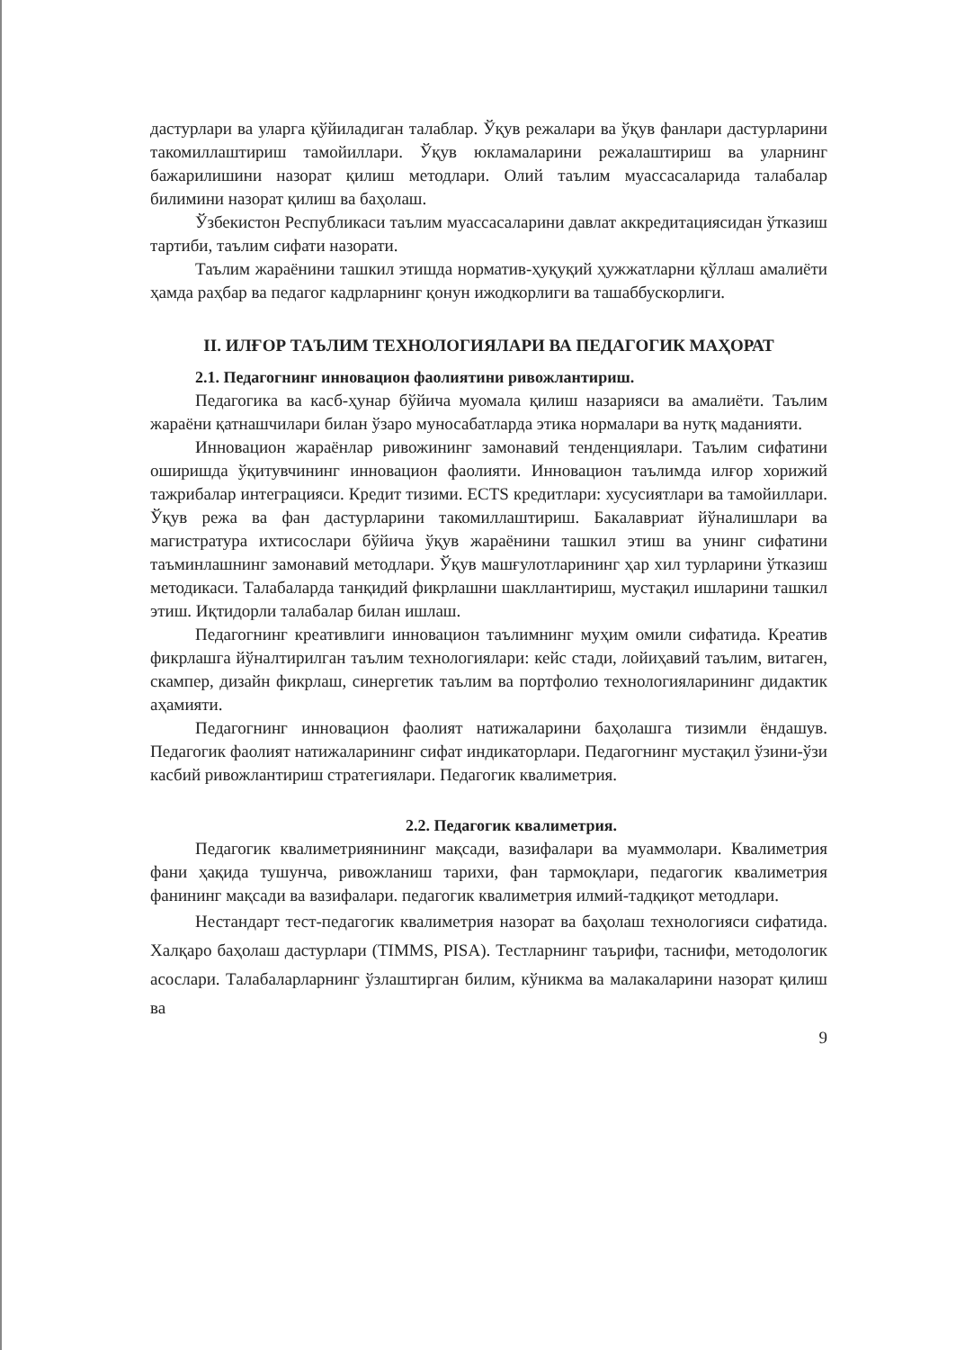дастурлари ва уларга қўйиладиган талаблар. Ўқув режалари ва ўқув фанлари дастурларини такомиллаштириш тамойиллари. Ўқув юкламаларини режалаштириш ва уларнинг бажарилишини назорат қилиш методлари. Олий таълим муассасаларида талабалар билимини назорат қилиш ва баҳолаш.
Ўзбекистон Республикаси таълим муассасаларини давлат аккредитациясидан ўтказиш тартиби, таълим сифати назорати.
Таълим жараёнини ташкил этишда норматив-ҳуқуқий ҳужжатларни қўллаш амалиёти ҳамда раҳбар ва педагог кадрларнинг қонун ижодкорлиги ва ташаббускорлиги.
II. ИЛҒОР ТАЪЛИМ ТЕХНОЛОГИЯЛАРИ ВА ПЕДАГОГИК МАҲОРАТ
2.1. Педагогнинг инновацион фаолиятини ривожлантириш.
Педагогика ва касб-ҳунар бўйича муомала қилиш назарияси ва амалиёти. Таълим жараёни қатнашчилари билан ўзаро муносабатларда этика нормалари ва нутқ маданияти.
Инновацион жараёнлар ривожининг замонавий тенденциялари. Таълим сифатини оширишда ўқитувчининг инновацион фаолияти. Инновацион таълимда илғор хорижий тажрибалар интеграцияси. Кредит тизими. ECTS кредитлари: хусусиятлари ва тамойиллари. Ўқув режа ва фан дастурларини такомиллаштириш. Бакалавриат йўналишлари ва магистратура ихтисослари бўйича ўқув жараёнини ташкил этиш ва унинг сифатини таъминлашнинг замонавий методлари. Ўқув машғулотларининг ҳар хил турларини ўтказиш методикаси. Талабаларда танқидий фикрлашни шакллантириш, мустақил ишларини ташкил этиш. Иқтидорли талабалар билан ишлаш.
Педагогнинг креативлиги инновацион таълимнинг муҳим омили сифатида. Креатив фикрлашга йўналтирилган таълим технологиялари: кейс стади, лойиҳавий таълим, витаген, скампер, дизайн фикрлаш, синергетик таълим ва портфолио технологияларининг дидактик аҳамияти.
Педагогнинг инновацион фаолият натижаларини баҳолашга тизимли ёндашув. Педагогик фаолият натижаларининг сифат индикаторлари. Педагогнинг мустақил ўзини-ўзи касбий ривожлантириш стратегиялари. Педагогик квалиметрия.
2.2. Педагогик квалиметрия.
Педагогик квалиметриянининг мақсади, вазифалари ва муаммолари. Квалиметрия фани ҳақида тушунча, ривожланиш тарихи, фан тармоқлари, педагогик квалиметрия фанининг мақсади ва вазифалари. педагогик квалиметрия илмий-тадқиқот методлари.
Нестандарт тест-педагогик квалиметрия назорат ва баҳолаш технологияси сифатида. Халқаро баҳолаш дастурлари (TIMMS, PISA). Тестларнинг таърифи, таснифи, методологик асослари. Талабаларларнинг ўзлаштирган билим, кўникма ва малакаларини назорат қилиш ва
9